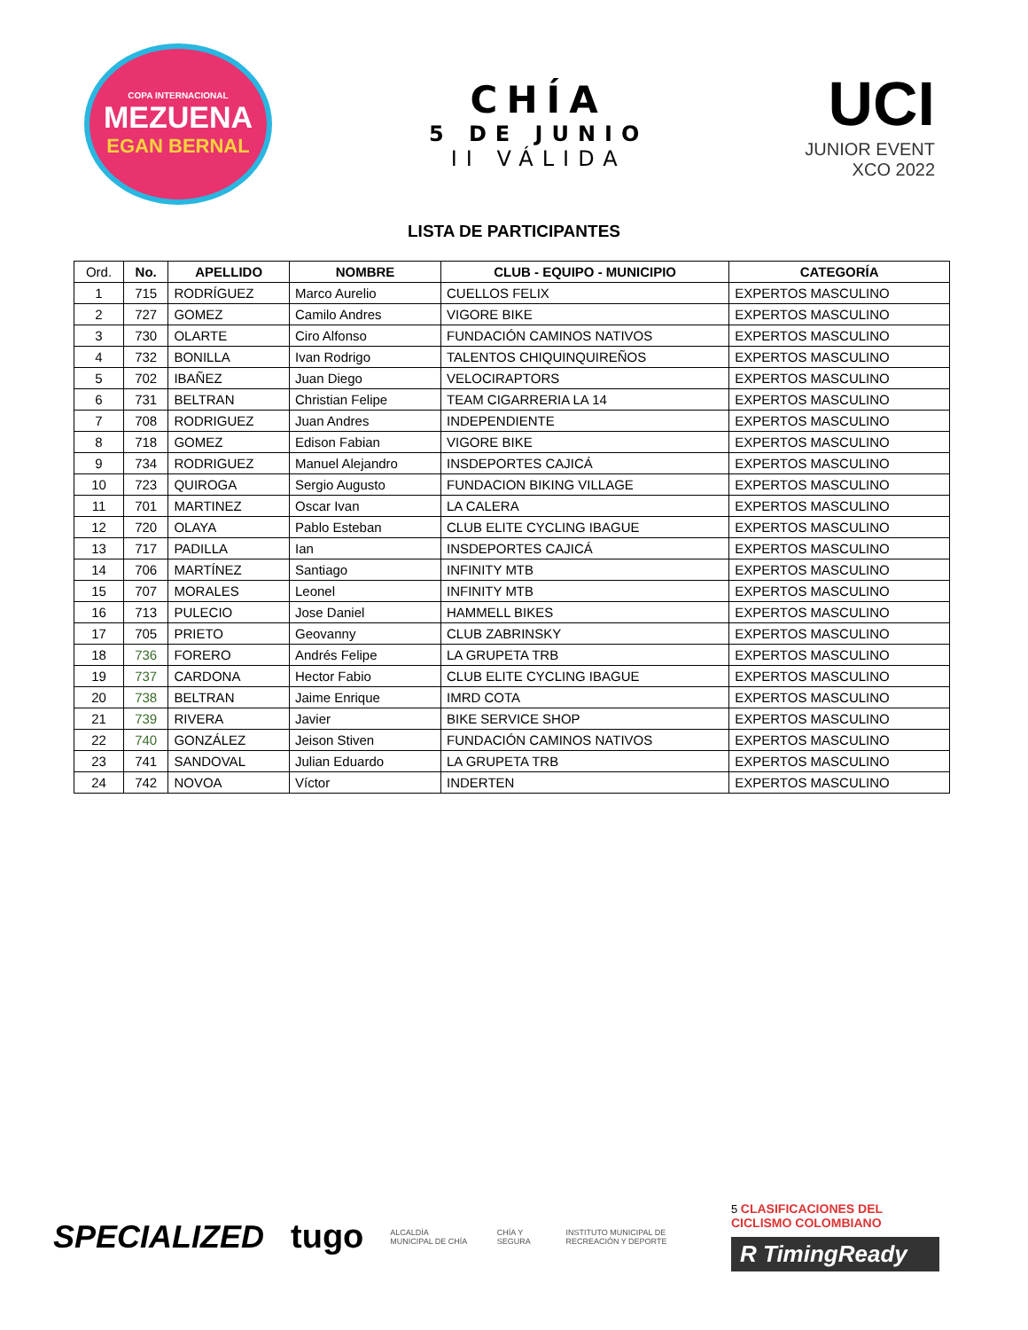COPA INTERNACIONAL
MEZUENA
EGAN BERNAL
CHÍA
5 DE JUNIO
II VÁLIDA
UCI
JUNIOR EVENT
XCO 2022
LISTA DE PARTICIPANTES
| Ord. | No. | APELLIDO | NOMBRE | CLUB - EQUIPO - MUNICIPIO | CATEGORÍA |
| --- | --- | --- | --- | --- | --- |
| 1 | 715 | RODRÍGUEZ | Marco Aurelio | CUELLOS FELIX | EXPERTOS MASCULINO |
| 2 | 727 | GOMEZ | Camilo Andres | VIGORE BIKE | EXPERTOS MASCULINO |
| 3 | 730 | OLARTE | Ciro Alfonso | FUNDACIÓN CAMINOS NATIVOS | EXPERTOS MASCULINO |
| 4 | 732 | BONILLA | Ivan Rodrigo | TALENTOS CHIQUINQUIREÑOS | EXPERTOS MASCULINO |
| 5 | 702 | IBAÑEZ | Juan Diego | VELOCIRAPTORS | EXPERTOS MASCULINO |
| 6 | 731 | BELTRAN | Christian Felipe | TEAM CIGARRERIA LA 14 | EXPERTOS MASCULINO |
| 7 | 708 | RODRIGUEZ | Juan Andres | INDEPENDIENTE | EXPERTOS MASCULINO |
| 8 | 718 | GOMEZ | Edison Fabian | VIGORE BIKE | EXPERTOS MASCULINO |
| 9 | 734 | RODRIGUEZ | Manuel Alejandro | INSDEPORTES CAJICÁ | EXPERTOS MASCULINO |
| 10 | 723 | QUIROGA | Sergio Augusto | FUNDACION BIKING VILLAGE | EXPERTOS MASCULINO |
| 11 | 701 | MARTINEZ | Oscar Ivan | LA CALERA | EXPERTOS MASCULINO |
| 12 | 720 | OLAYA | Pablo Esteban | CLUB ELITE CYCLING IBAGUE | EXPERTOS MASCULINO |
| 13 | 717 | PADILLA | Ian | INSDEPORTES CAJICÁ | EXPERTOS MASCULINO |
| 14 | 706 | MARTÍNEZ | Santiago | INFINITY MTB | EXPERTOS MASCULINO |
| 15 | 707 | MORALES | Leonel | INFINITY MTB | EXPERTOS MASCULINO |
| 16 | 713 | PULECIO | Jose Daniel | HAMMELL BIKES | EXPERTOS MASCULINO |
| 17 | 705 | PRIETO | Geovanny | CLUB ZABRINSKY | EXPERTOS MASCULINO |
| 18 | 736 | FORERO | Andrés Felipe | LA GRUPETA TRB | EXPERTOS MASCULINO |
| 19 | 737 | CARDONA | Hector Fabio | CLUB ELITE CYCLING IBAGUE | EXPERTOS MASCULINO |
| 20 | 738 | BELTRAN | Jaime Enrique | IMRD COTA | EXPERTOS MASCULINO |
| 21 | 739 | RIVERA | Javier | BIKE SERVICE SHOP | EXPERTOS MASCULINO |
| 22 | 740 | GONZÁLEZ | Jeison Stiven | FUNDACIÓN CAMINOS NATIVOS | EXPERTOS MASCULINO |
| 23 | 741 | SANDOVAL | Julian Eduardo | LA GRUPETA TRB | EXPERTOS MASCULINO |
| 24 | 742 | NOVOA | Víctor | INDERTEN | EXPERTOS MASCULINO |
SPECIALIZED tugo
ALCALDÍA MUNICIPAL DE CHÍA CHÍA Y SEGURA
INSTITUTO MUNICIPAL DE RECREACIÓN Y DEPORTE
5 CLASIFICACIONES DEL CICLISMO COLOMBIANO
R TimingReady